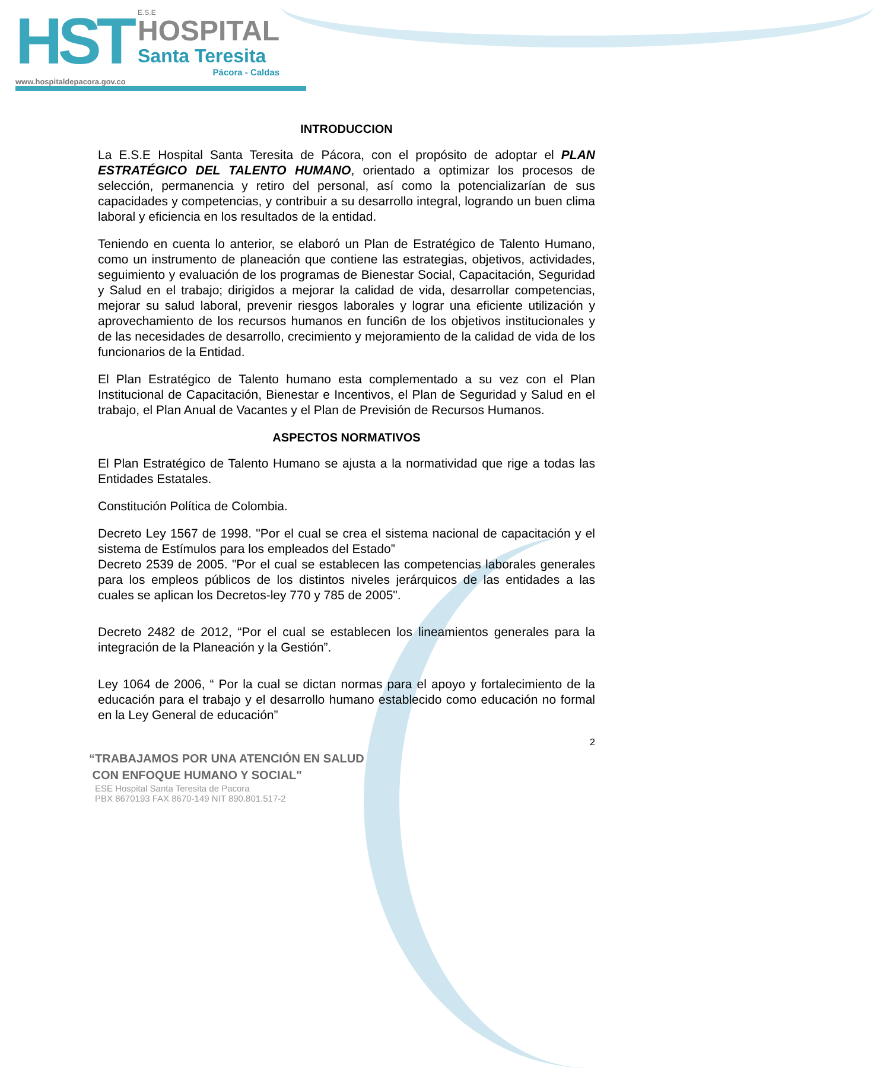HST
E.S.E
HOSPITAL
Santa Teresita
Pácora - Caldas
www.hospitaldepacora.gov.co
INTRODUCCION
La E.S.E Hospital Santa Teresita de Pácora, con el propósito de adoptar el PLAN ESTRATÉGICO DEL TALENTO HUMANO, orientado a optimizar los procesos de selección, permanencia y retiro del personal, así como la potencializarían de sus capacidades y competencias, y contribuir a su desarrollo integral, logrando un buen clima laboral y eficiencia en los resultados de la entidad.
Teniendo en cuenta lo anterior, se elaboró un Plan de Estratégico de Talento Humano, como un instrumento de planeación que contiene las estrategias, objetivos, actividades, seguimiento y evaluación de los programas de Bienestar Social, Capacitación, Seguridad y Salud en el trabajo; dirigidos a mejorar la calidad de vida, desarrollar competencias, mejorar su salud laboral, prevenir riesgos laborales y lograr una eficiente utilización y aprovechamiento de los recursos humanos en funci6n de los objetivos institucionales y de las necesidades de desarrollo, crecimiento y mejoramiento de la calidad de vida de los funcionarios de la Entidad.
El Plan Estratégico de Talento humano esta complementado a su vez con el Plan Institucional de Capacitación, Bienestar e Incentivos, el Plan de Seguridad y Salud en el trabajo, el Plan Anual de Vacantes y el Plan de Previsión de Recursos Humanos.
ASPECTOS NORMATIVOS
El Plan Estratégico de Talento Humano se ajusta a la normatividad que rige a todas las Entidades Estatales.
Constitución Política de Colombia.
Decreto Ley 1567 de 1998. "Por el cual se crea el sistema nacional de capacitación y el sistema de Estímulos para los empleados del Estado”
Decreto 2539 de 2005. "Por el cual se establecen las competencias laborales generales para los empleos públicos de los distintos niveles jerárquicos de las entidades a las cuales se aplican los Decretos-ley 770 y 785 de 2005".
Decreto 2482 de 2012, “Por el cual se establecen los lineamientos generales para la integración de la Planeación y la Gestión”.
Ley 1064 de 2006, “ Por la cual se dictan normas para el apoyo y fortalecimiento de la educación para el trabajo y el desarrollo humano establecido como educación no formal en la Ley General de educación”
2
“TRABAJAMOS POR UNA ATENCIÓN EN SALUD
CON ENFOQUE HUMANO Y SOCIAL"
ESE Hospital Santa Teresita de Pacora
PBX 8670193 FAX 8670-149 NIT 890.801.517-2